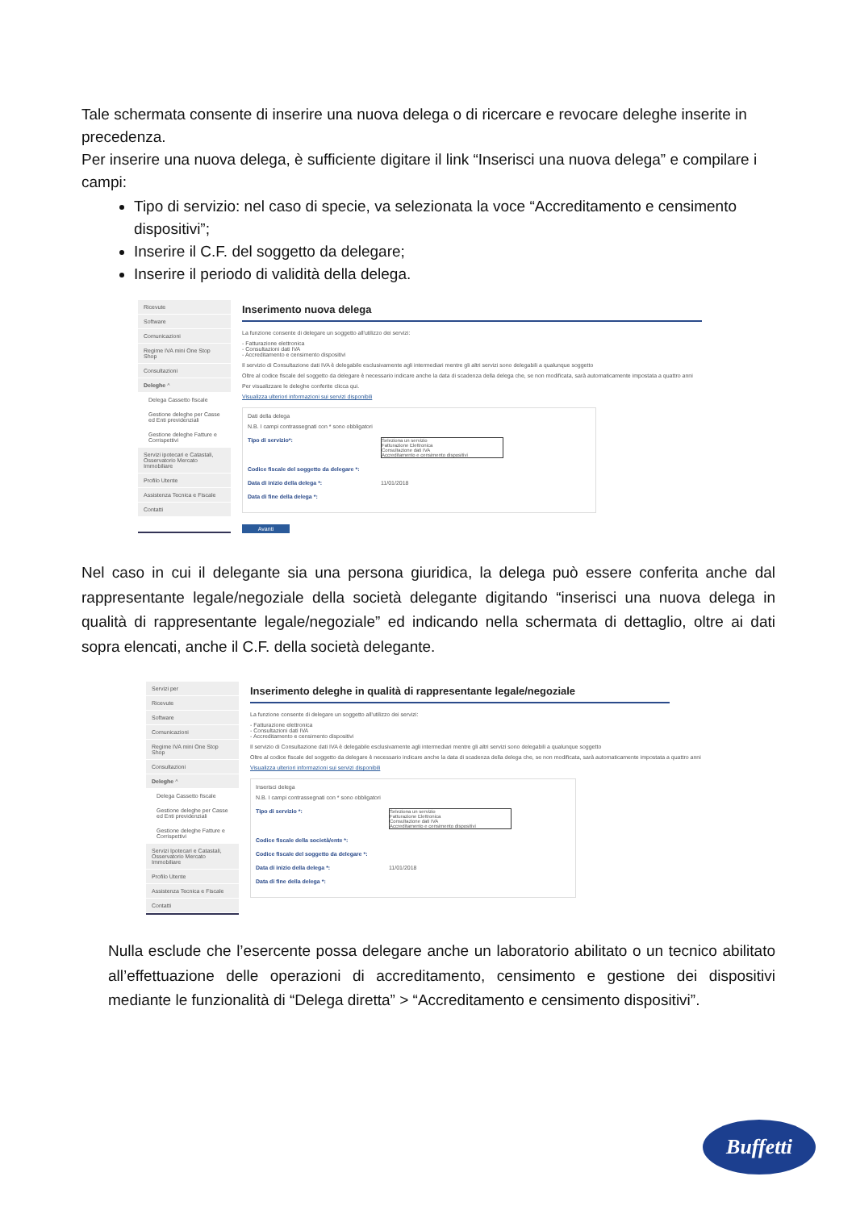Tale schermata consente di inserire una nuova delega o di ricercare e revocare deleghe inserite in precedenza.
Per inserire una nuova delega, è sufficiente digitare il link “Inserisci una nuova delega” e compilare i campi:
Tipo di servizio: nel caso di specie, va selezionata la voce “Accreditamento e censimento dispositivi”;
Inserire il C.F. del soggetto da delegare;
Inserire il periodo di validità della delega.
Ricevute
Software
Comunicazioni
Regime IVA mini One Stop Shop
Consultazioni
Deleghe ^
Delega Cassetto fiscale
Gestione deleghe per Casse ed Enti previdenziali
Gestione deleghe Fatture e Corrispettivi
Servizi ipotecari e Catastali, Osservatorio Mercato Immobiliare
Profilo Utente
Assistenza Tecnica e Fiscale
Contatti
Inserimento nuova delega
La funzione consente di delegare un soggetto all'utilizzo dei servizi:
- Fatturazione elettronica
- Consultazioni dati IVA
- Accreditamento e censimento dispositivi
Il servizio di Consultazione dati IVA è delegabile esclusivamente agli intermediari mentre gli altri servizi sono delegabili a qualunque soggetto
Oltre al codice fiscale del soggetto da delegare è necessario indicare anche la data di scadenza della delega che, se non modificata, sarà automaticamente impostata a quattro anni
Per visualizzare le deleghe conferite clicca qui.
Visualizza ulteriori informazioni sui servizi disponibili
Dati della delega
N.B. I campi contrassegnati con * sono obbligatori
Tipo di servizio*:
Seleziona un servizio
Fatturazione Elettronica
Consultazione dati IVA
Accreditamento e censimento dispositivi
Codice fiscale del soggetto da delegare *:
Data di inizio della delega *: 11/01/2018
Data di fine della delega *:
Avanti
Nel caso in cui il delegante sia una persona giuridica, la delega può essere conferita anche dal rappresentante legale/negoziale della società delegante digitando “inserisci una nuova delega in qualità di rappresentante legale/negoziale” ed indicando nella schermata di dettaglio, oltre ai dati sopra elencati, anche il C.F. della società delegante.
Servizi per
Ricevute
Software
Comunicazioni
Regime IVA mini One Stop Shop
Consultazioni
Deleghe ^
Delega Cassetto fiscale
Gestione deleghe per Casse ed Enti previdenziali
Gestione deleghe Fatture e Corrispettivi
Servizi Ipotecari e Catastali, Osservatorio Mercato Immobiliare
Profilo Utente
Assistenza Tecnica e Fiscale
Contatti
Inserimento deleghe in qualità di rappresentante legale/negoziale
La funzione consente di delegare un soggetto all'utilizzo dei servizi:
- Fatturazione elettronica
- Consultazioni dati IVA
- Accreditamento e censimento dispositivi
Il servizio di Consultazione dati IVA è delegabile esclusivamente agli intermediari mentre gli altri servizi sono delegabili a qualunque soggetto
Oltre al codice fiscale del soggetto da delegare è necessario indicare anche la data di scadenza della delega che, se non modificata, sarà automaticamente impostata a quattro anni
Visualizza ulteriori informazioni sui servizi disponibili
Inserisci delega
N.B. I campi contrassegnati con * sono obbligatori
Tipo di servizio *:
Seleziona un servizio
Fatturazione Elettronica
Consultazione dati IVA
Accreditamento e censimento dispositivi
Codice fiscale della società/ente *:
Codice fiscale del soggetto da delegare *:
Data di inizio della delega *: 11/01/2018
Data di fine della delega *:
Nulla esclude che l’esercente possa delegare anche un laboratorio abilitato o un tecnico abilitato all’effettuazione delle operazioni di accreditamento, censimento e gestione dei dispositivi mediante le funzionalità di “Delega diretta” > “Accreditamento e censimento dispositivi”.
Buffetti